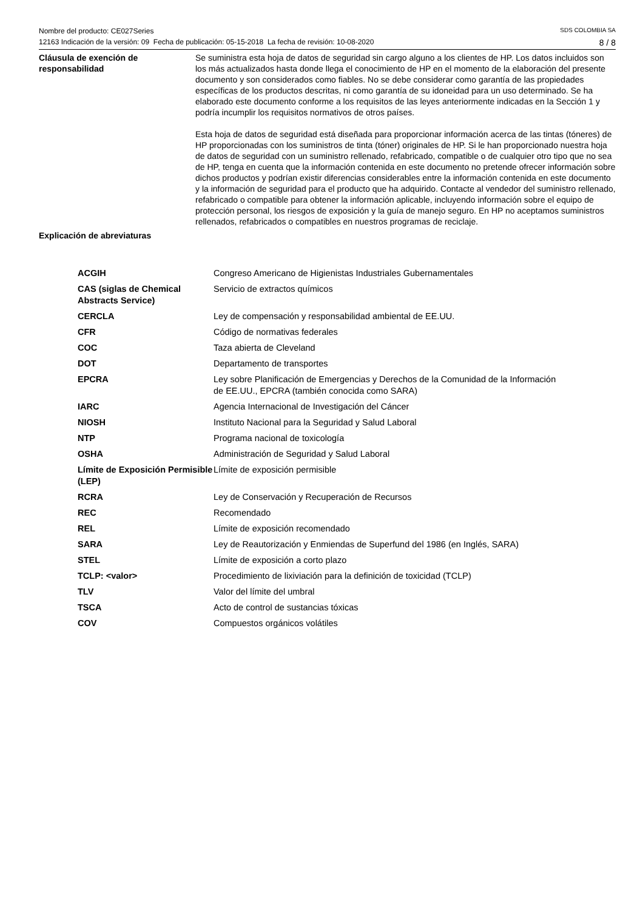Nombre del producto: CE027Series SDS COLOMBIA SA
12163 Indicación de la versión: 09 Fecha de publicación: 05-15-2018 La fecha de revisión: 10-08-2020 8 / 8
Cláusula de exención de responsabilidad
Se suministra esta hoja de datos de seguridad sin cargo alguno a los clientes de HP. Los datos incluidos son los más actualizados hasta donde llega el conocimiento de HP en el momento de la elaboración del presente documento y son considerados como fiables. No se debe considerar como garantía de las propiedades específicas de los productos descritas, ni como garantía de su idoneidad para un uso determinado. Se ha elaborado este documento conforme a los requisitos de las leyes anteriormente indicadas en la Sección 1 y podría incumplir los requisitos normativos de otros países.
Esta hoja de datos de seguridad está diseñada para proporcionar información acerca de las tintas (tóneres) de HP proporcionadas con los suministros de tinta (tóner) originales de HP. Si le han proporcionado nuestra hoja de datos de seguridad con un suministro rellenado, refabricado, compatible o de cualquier otro tipo que no sea de HP, tenga en cuenta que la información contenida en este documento no pretende ofrecer información sobre dichos productos y podrían existir diferencias considerables entre la información contenida en este documento y la información de seguridad para el producto que ha adquirido. Contacte al vendedor del suministro rellenado, refabricado o compatible para obtener la información aplicable, incluyendo información sobre el equipo de protección personal, los riesgos de exposición y la guía de manejo seguro. En HP no aceptamos suministros rellenados, refabricados o compatibles en nuestros programas de reciclaje.
Explicación de abreviaturas
| ACGIH | Congreso Americano de Higienistas Industriales Gubernamentales |
| CAS (siglas de Chemical Abstracts Service) | Servicio de extractos químicos |
| CERCLA | Ley de compensación y responsabilidad ambiental de EE.UU. |
| CFR | Código de normativas federales |
| COC | Taza abierta de Cleveland |
| DOT | Departamento de transportes |
| EPCRA | Ley sobre Planificación de Emergencias y Derechos de la Comunidad de la Información de EE.UU., EPCRA (también conocida como SARA) |
| IARC | Agencia Internacional de Investigación del Cáncer |
| NIOSH | Instituto Nacional para la Seguridad y Salud Laboral |
| NTP | Programa nacional de toxicología |
| OSHA | Administración de Seguridad y Salud Laboral |
| Límite de Exposición Permisible (LEP) | Límite de exposición permisible |
| RCRA | Ley de Conservación y Recuperación de Recursos |
| REC | Recomendado |
| REL | Límite de exposición recomendado |
| SARA | Ley de Reautorización y Enmiendas de Superfund del 1986 (en Inglés, SARA) |
| STEL | Límite de exposición a corto plazo |
| TCLP: <valor> | Procedimiento de lixiviación para la definición de toxicidad (TCLP) |
| TLV | Valor del límite del umbral |
| TSCA | Acto de control de sustancias tóxicas |
| COV | Compuestos orgánicos volátiles |